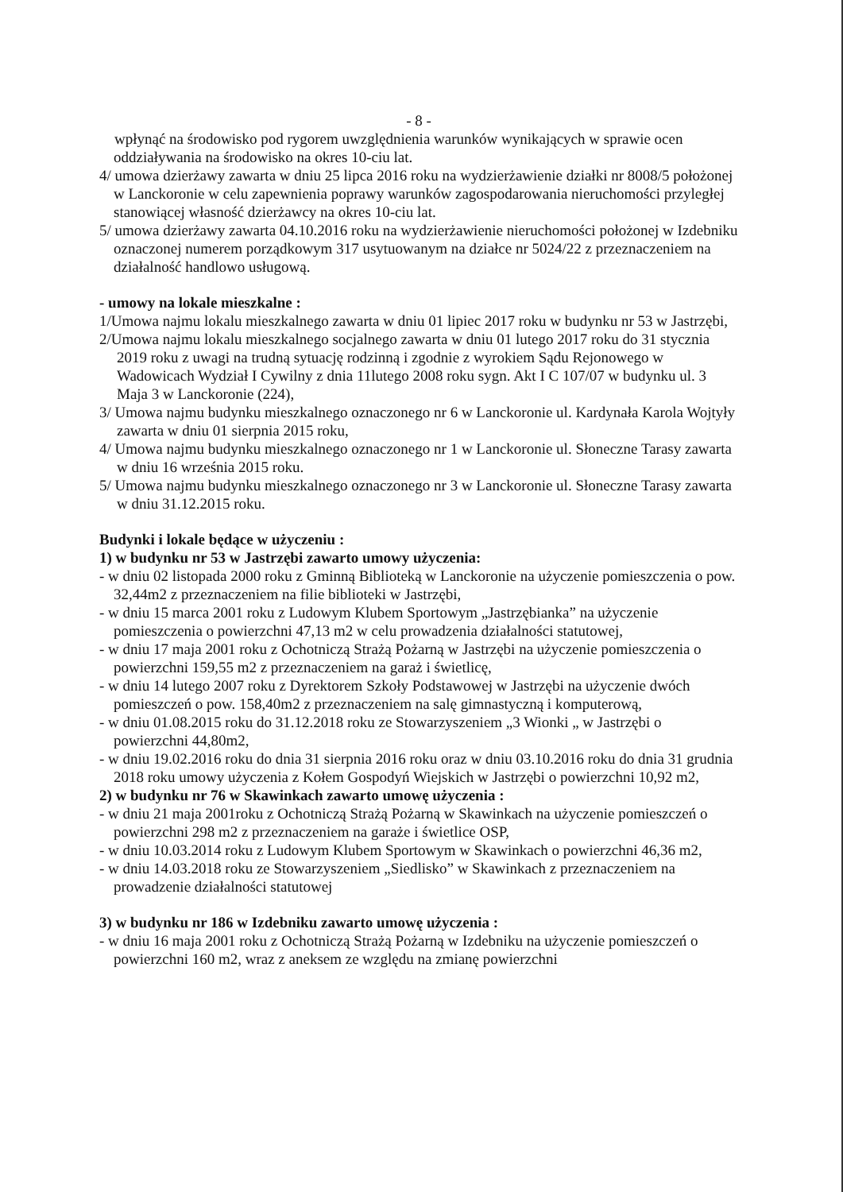- 8 -
wpłynąć na środowisko pod rygorem uwzględnienia warunków wynikających w sprawie ocen oddziaływania na środowisko na okres 10-ciu lat.
4/ umowa dzierżawy zawarta w dniu 25 lipca 2016 roku na wydzierżawienie działki nr 8008/5 położonej w Lanckoronie w celu zapewnienia poprawy warunków zagospodarowania nieruchomości przyległej stanowiącej własność dzierżawcy na okres 10-ciu lat.
5/ umowa dzierżawy zawarta 04.10.2016 roku na wydzierżawienie nieruchomości położonej w Izdebniku oznaczonej numerem porządkowym 317 usytuowanym na działce nr 5024/22 z przeznaczeniem na działalność handlowo usługową.
- umowy na lokale mieszkalne :
1/Umowa najmu lokalu mieszkalnego zawarta w dniu 01 lipiec 2017 roku w budynku nr 53 w Jastrzębi,
2/Umowa najmu lokalu mieszkalnego socjalnego zawarta w dniu 01 lutego 2017 roku do 31 stycznia 2019 roku z uwagi na trudną sytuację rodzinną i zgodnie z wyrokiem Sądu Rejonowego w Wadowicach Wydział I Cywilny z dnia 11lutego 2008 roku sygn. Akt I C 107/07 w budynku ul. 3 Maja 3 w Lanckoronie (224),
3/ Umowa najmu budynku mieszkalnego oznaczonego nr 6 w Lanckoronie ul. Kardynała Karola Wojtyły zawarta w dniu 01 sierpnia 2015 roku,
4/ Umowa najmu budynku mieszkalnego oznaczonego nr 1 w Lanckoronie ul. Słoneczne Tarasy zawarta w dniu 16 września 2015 roku.
5/ Umowa najmu budynku mieszkalnego oznaczonego nr 3 w Lanckoronie ul. Słoneczne Tarasy zawarta w dniu 31.12.2015 roku.
Budynki i lokale będące w użyczeniu :
1) w budynku nr 53 w Jastrzębi zawarto umowy użyczenia:
- w dniu 02 listopada 2000 roku z Gminną Biblioteką w Lanckoronie na użyczenie pomieszczenia o pow. 32,44m2 z przeznaczeniem na filie biblioteki w Jastrzębi,
- w dniu 15 marca 2001 roku z Ludowym Klubem Sportowym „Jastrzębianka” na użyczenie pomieszczenia o powierzchni 47,13 m2 w celu prowadzenia działalności statutowej,
- w dniu 17 maja 2001 roku z Ochotniczą Strażą Pożarną w Jastrzębi na użyczenie pomieszczenia o powierzchni 159,55 m2 z przeznaczeniem na garaż i świetlicę,
- w dniu 14 lutego 2007 roku z Dyrektorem Szkoły Podstawowej w Jastrzębi na użyczenie dwóch pomieszczeń o pow. 158,40m2 z przeznaczeniem na salę gimnastyczną i komputerową,
- w dniu 01.08.2015 roku do 31.12.2018 roku ze Stowarzyszeniem „3 Wionki „ w Jastrzębi o powierzchni 44,80m2,
- w dniu 19.02.2016 roku do dnia 31 sierpnia 2016 roku oraz w dniu 03.10.2016 roku do dnia 31 grudnia 2018 roku umowy użyczenia z Kołem Gospodyń Wiejskich w Jastrzębi o powierzchni 10,92 m2,
2) w budynku nr 76 w Skawinkach zawarto umowę użyczenia :
- w dniu 21 maja 2001roku z Ochotniczą Strażą Pożarną w Skawinkach na użyczenie pomieszczeń o powierzchni 298 m2 z przeznaczeniem na garaże i świetlice OSP,
- w dniu 10.03.2014 roku z Ludowym Klubem Sportowym w Skawinkach o powierzchni 46,36 m2,
- w dniu 14.03.2018 roku ze Stowarzyszeniem „Siedlisko” w Skawinkach z przeznaczeniem na prowadzenie działalności statutowej
3) w budynku nr 186 w Izdebniku zawarto umowę użyczenia :
- w dniu 16 maja 2001 roku z Ochotniczą Strażą Pożarną w Izdebniku na użyczenie pomieszczeń o powierzchni 160 m2, wraz z aneksem ze względu na zmianę powierzchni